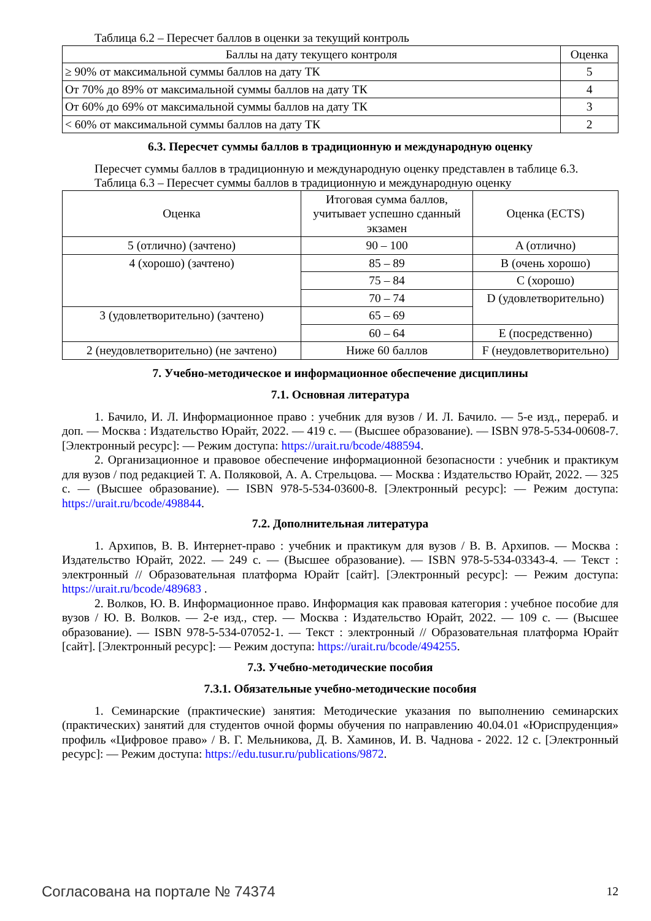Таблица 6.2 – Пересчет баллов в оценки за текущий контроль
| Баллы на дату текущего контроля | Оценка |
| --- | --- |
| ≥ 90% от максимальной суммы баллов на дату ТК | 5 |
| От 70% до 89% от максимальной суммы баллов на дату ТК | 4 |
| От 60% до 69% от максимальной суммы баллов на дату ТК | 3 |
| < 60% от максимальной суммы баллов на дату ТК | 2 |
6.3. Пересчет суммы баллов в традиционную и международную оценку
Пересчет суммы баллов в традиционную и международную оценку представлен в таблице 6.3.
Таблица 6.3 – Пересчет суммы баллов в традиционную и международную оценку
| Оценка | Итоговая сумма баллов, учитывает успешно сданный экзамен | Оценка (ECTS) |
| --- | --- | --- |
| 5 (отлично) (зачтено) | 90 – 100 | A (отлично) |
| 4 (хорошо) (зачтено) | 85 – 89 | B (очень хорошо) |
| | 75 – 84 | C (хорошо) |
| | 70 – 74 | D (удовлетворительно) |
| 3 (удовлетворительно) (зачтено) | 65 – 69 | |
| | 60 – 64 | E (посредственно) |
| 2 (неудовлетворительно) (не зачтено) | Ниже 60 баллов | F (неудовлетворительно) |
7. Учебно-методическое и информационное обеспечение дисциплины
7.1. Основная литература
1. Бачило, И. Л. Информационное право : учебник для вузов / И. Л. Бачило. — 5-е изд., перераб. и доп. — Москва : Издательство Юрайт, 2022. — 419 с. — (Высшее образование). — ISBN 978-5-534-00608-7. [Электронный ресурс]: — Режим доступа: https://urait.ru/bcode/488594.
2. Организационное и правовое обеспечение информационной безопасности : учебник и практикум для вузов / под редакцией Т. А. Поляковой, А. А. Стрельцова. — Москва : Издательство Юрайт, 2022. — 325 с. — (Высшее образование). — ISBN 978-5-534-03600-8. [Электронный ресурс]: — Режим доступа: https://urait.ru/bcode/498844.
7.2. Дополнительная литература
1. Архипов, В. В. Интернет-право : учебник и практикум для вузов / В. В. Архипов. — Москва : Издательство Юрайт, 2022. — 249 с. — (Высшее образование). — ISBN 978-5-534-03343-4. — Текст : электронный // Образовательная платформа Юрайт [сайт]. [Электронный ресурс]: — Режим доступа: https://urait.ru/bcode/489683 .
2. Волков, Ю. В. Информационное право. Информация как правовая категория : учебное пособие для вузов / Ю. В. Волков. — 2-е изд., стер. — Москва : Издательство Юрайт, 2022. — 109 с. — (Высшее образование). — ISBN 978-5-534-07052-1. — Текст : электронный // Образовательная платформа Юрайт [сайт]. [Электронный ресурс]: — Режим доступа: https://urait.ru/bcode/494255.
7.3. Учебно-методические пособия
7.3.1. Обязательные учебно-методические пособия
1. Семинарские (практические) занятия: Методические указания по выполнению семинарских (практических) занятий для студентов очной формы обучения по направлению 40.04.01 «Юриспруденция» профиль «Цифровое право» / В. Г. Мельникова, Д. В. Хаминов, И. В. Чаднова - 2022. 12 с. [Электронный ресурс]: — Режим доступа: https://edu.tusur.ru/publications/9872.
Согласована на портале № 74374 12